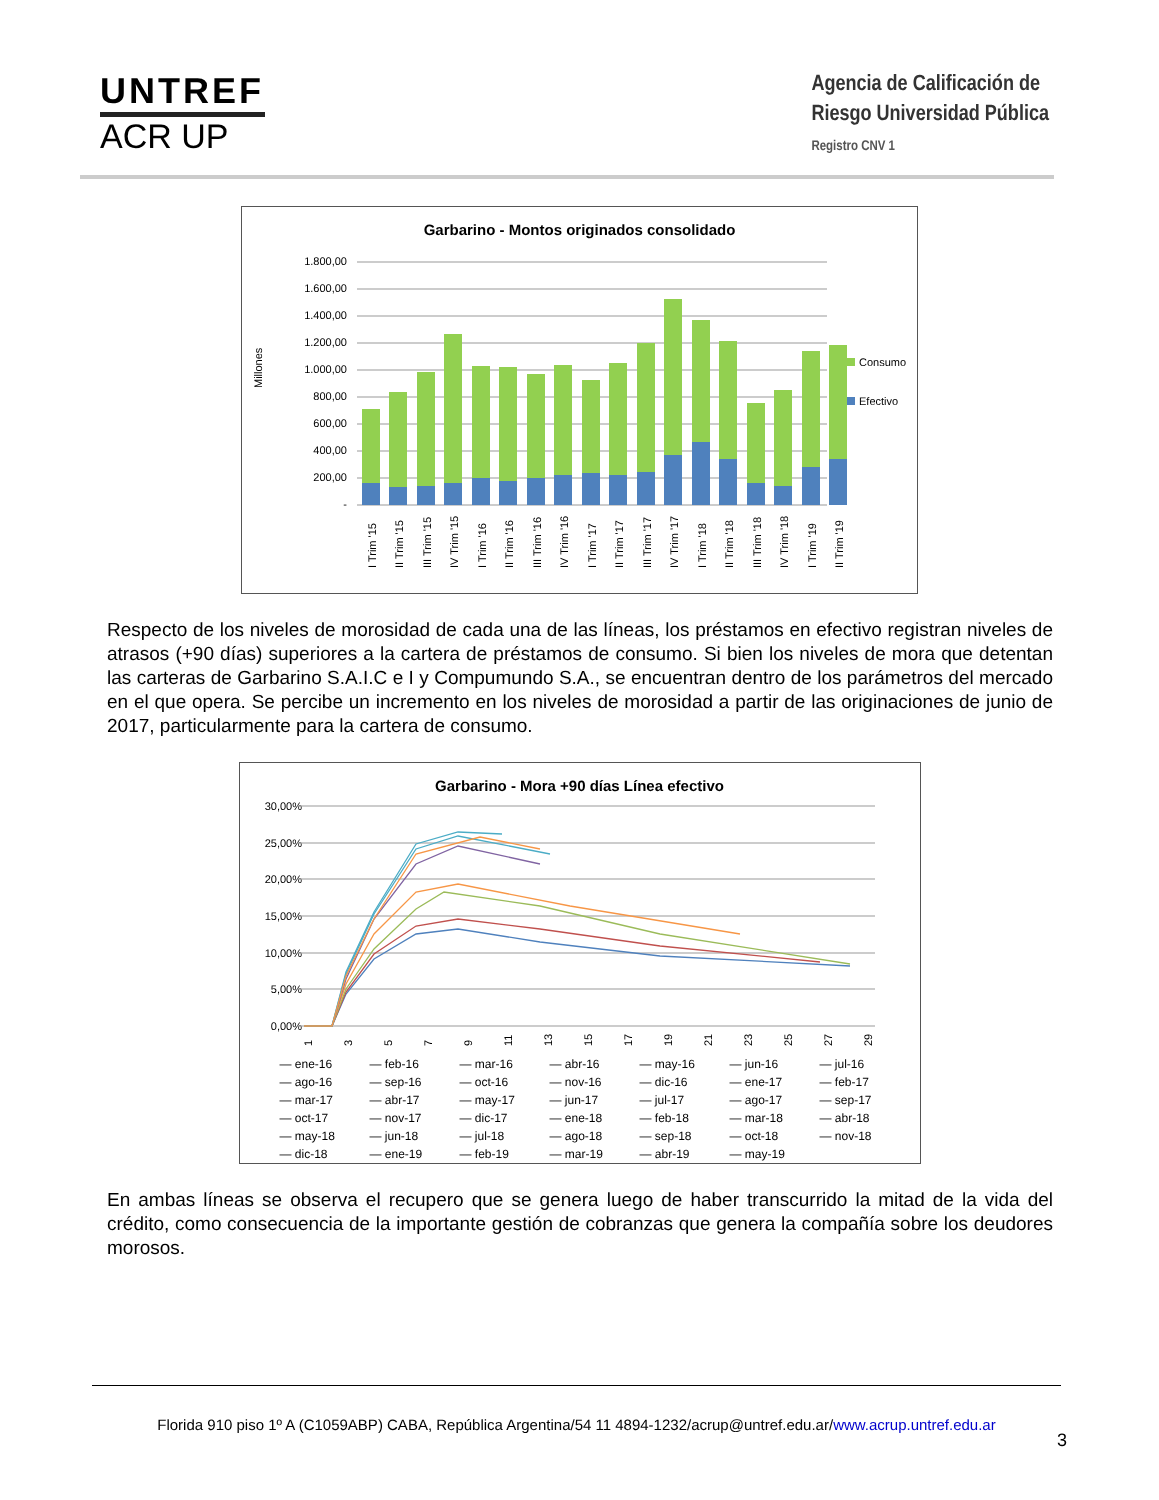UNTREF
ACR UP
Agencia de Calificación de
Riesgo Universidad Pública
Registro CNV 1
Garbarino - Montos originados consolidado
1.800,00
1.600,00
1.400,00
1.200,00
1.000,00
800,00
600,00
400,00
200,00
-
Millones
Consumo
Efectivo
I Trim '15
II Trim '15
III Trim '15
IV Trim '15
I Trim '16
II Trim '16
III Trim '16
IV Trim '16
I Trim '17
II Trim '17
III Trim '17
IV Trim '17
I Trim '18
II Trim '18
III Trim '18
IV Trim '18
I Trim '19
II Trim '19
Respecto de los niveles de morosidad de cada una de las líneas, los préstamos en efectivo registran niveles de atrasos (+90 días) superiores a la cartera de préstamos de consumo. Si bien los niveles de mora que detentan las carteras de Garbarino S.A.I.C e I y Compumundo S.A., se encuentran dentro de los parámetros del mercado en el que opera. Se percibe un incremento en los niveles de morosidad a partir de las originaciones de junio de 2017, particularmente para la cartera de consumo.
Garbarino - Mora +90 días Línea efectivo
30,00%
25,00%
20,00%
15,00%
10,00%
5,00%
0,00%
1
3
5
7
9
11
13
15
17
19
21
23
25
27
29
— ene-16 — feb-16 — mar-16 — abr-16 — may-16 — jun-16 — jul-16 — ago-16 — sep-16 — oct-16 — nov-16 — dic-16 — ene-17 — feb-17 — mar-17 — abr-17 — may-17 — jun-17 — jul-17 — ago-17 — sep-17 — oct-17 — nov-17 — dic-17 — ene-18 — feb-18 — mar-18 — abr-18 — may-18 — jun-18 — jul-18 — ago-18 — sep-18 — oct-18 — nov-18 — dic-18 — ene-19 — feb-19 — mar-19 — abr-19 — may-19
En ambas líneas se observa el recupero que se genera luego de haber transcurrido la mitad de la vida del crédito, como consecuencia de la importante gestión de cobranzas que genera la compañía sobre los deudores morosos.
Florida 910 piso 1º A (C1059ABP) CABA, República Argentina/54 11 4894-1232/acrup@untref.edu.ar/www.acrup.untref.edu.ar
3